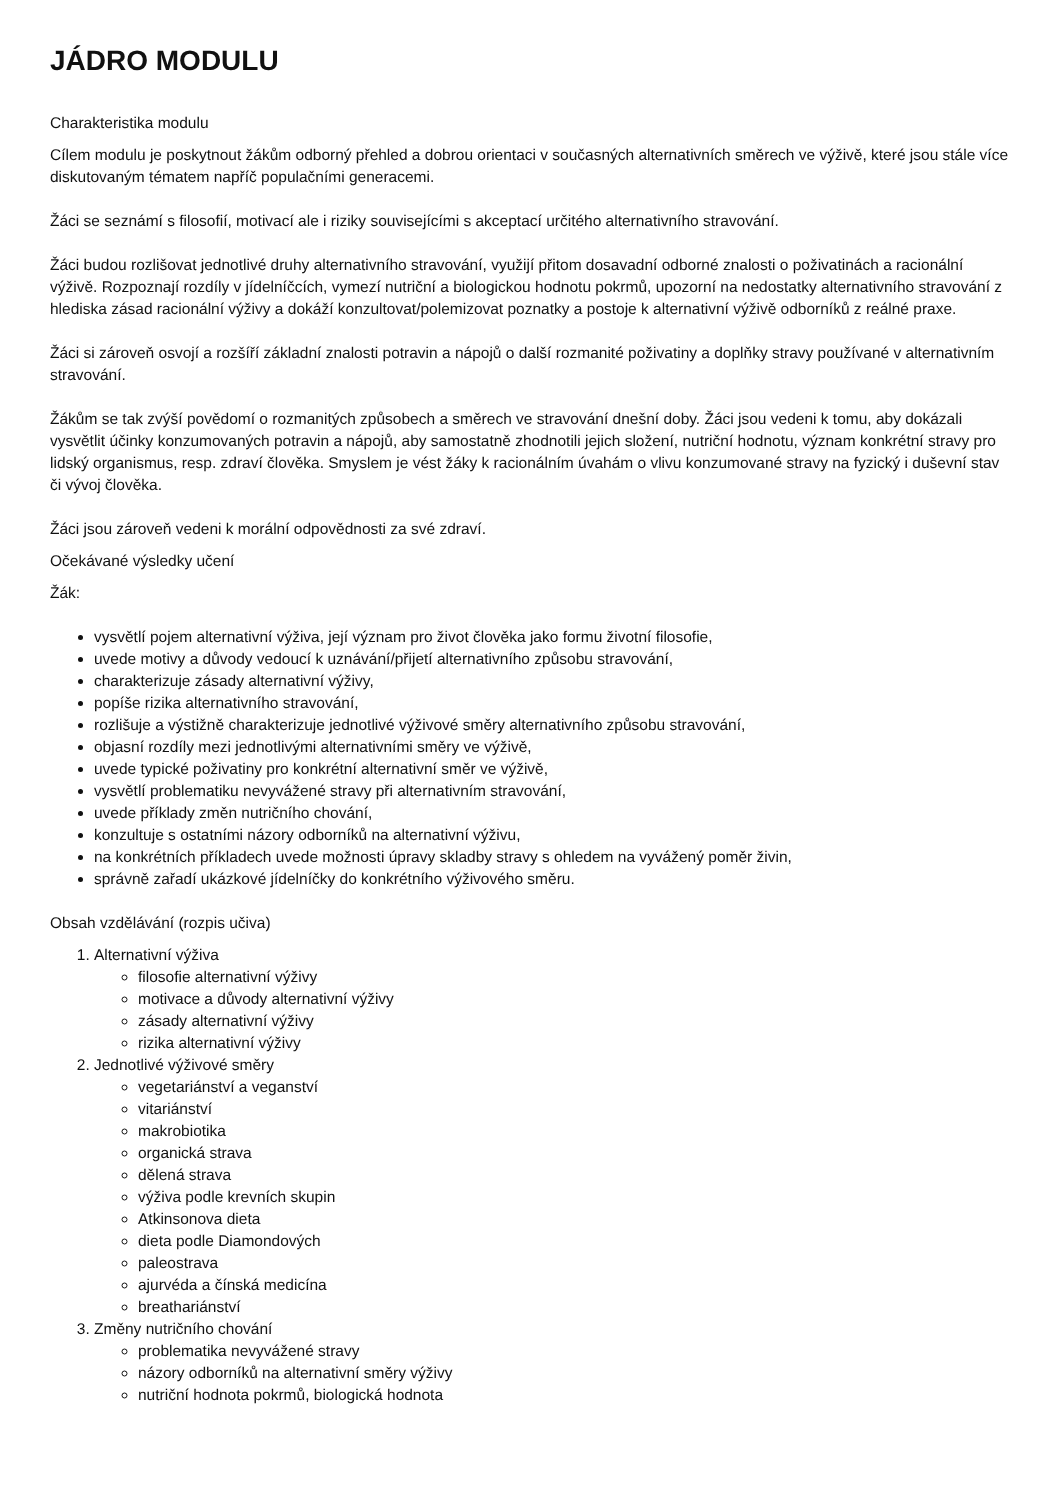JÁDRO MODULU
Charakteristika modulu
Cílem modulu je poskytnout žákům odborný přehled a dobrou orientaci v současných alternativních směrech ve výživě, které jsou stále více diskutovaným tématem napříč populačními generacemi.
Žáci se seznámí s filosofií, motivací ale i riziky souvisejícími s akceptací určitého alternativního stravování.
Žáci budou rozlišovat jednotlivé druhy alternativního stravování, využijí přitom dosavadní odborné znalosti o poživatinách a racionální výživě. Rozpoznají rozdíly v jídelníčcích, vymezí nutriční a biologickou hodnotu pokrmů, upozorní na nedostatky alternativního stravování z hlediska zásad racionální výživy a dokáží konzultovat/polemizovat poznatky a postoje k alternativní výživě odborníků z reálné praxe.
Žáci si zároveň osvojí a rozšíří základní znalosti potravin a nápojů o další rozmanité poživatiny a doplňky stravy používané v alternativním stravování.
Žákům se tak zvýší povědomí o rozmanitých způsobech a směrech ve stravování dnešní doby. Žáci jsou vedeni k tomu, aby dokázali vysvětlit účinky konzumovaných potravin a nápojů, aby samostatně zhodnotili jejich složení, nutriční hodnotu, význam konkrétní stravy pro lidský organismus, resp. zdraví člověka. Smyslem je vést žáky k racionálním úvahám o vlivu konzumované stravy na fyzický i duševní stav či vývoj člověka.
Žáci jsou zároveň vedeni k morální odpovědnosti za své zdraví.
Očekávané výsledky učení
Žák:
vysvětlí pojem alternativní výživa, její význam pro život člověka jako formu životní filosofie,
uvede motivy a důvody vedoucí k uznávání/přijetí alternativního způsobu stravování,
charakterizuje zásady alternativní výživy,
popíše rizika alternativního stravování,
rozlišuje a výstižně charakterizuje jednotlivé výživové směry alternativního způsobu stravování,
objasní rozdíly mezi jednotlivými alternativními směry ve výživě,
uvede typické poživatiny pro konkrétní alternativní směr ve výživě,
vysvětlí problematiku nevyvážené stravy při alternativním stravování,
uvede příklady změn nutričního chování,
konzultuje s ostatními názory odborníků na alternativní výživu,
na konkrétních příkladech uvede možnosti úpravy skladby stravy s ohledem na vyvážený poměr živin,
správně zařadí ukázkové jídelníčky do konkrétního výživového směru.
Obsah vzdělávání (rozpis učiva)
1. Alternativní výživa
filosofie alternativní výživy
motivace a důvody alternativní výživy
zásady alternativní výživy
rizika alternativní výživy
2. Jednotlivé výživové směry
vegetariánství a veganství
vitariánství
makrobiotika
organická strava
dělená strava
výživa podle krevních skupin
Atkinsonova dieta
dieta podle Diamondových
paleostrava
ajurvéda a čínská medicína
breathariánství
3. Změny nutričního chování
problematika nevyvážené stravy
názory odborníků na alternativní směry výživy
nutriční hodnota pokrmů, biologická hodnota